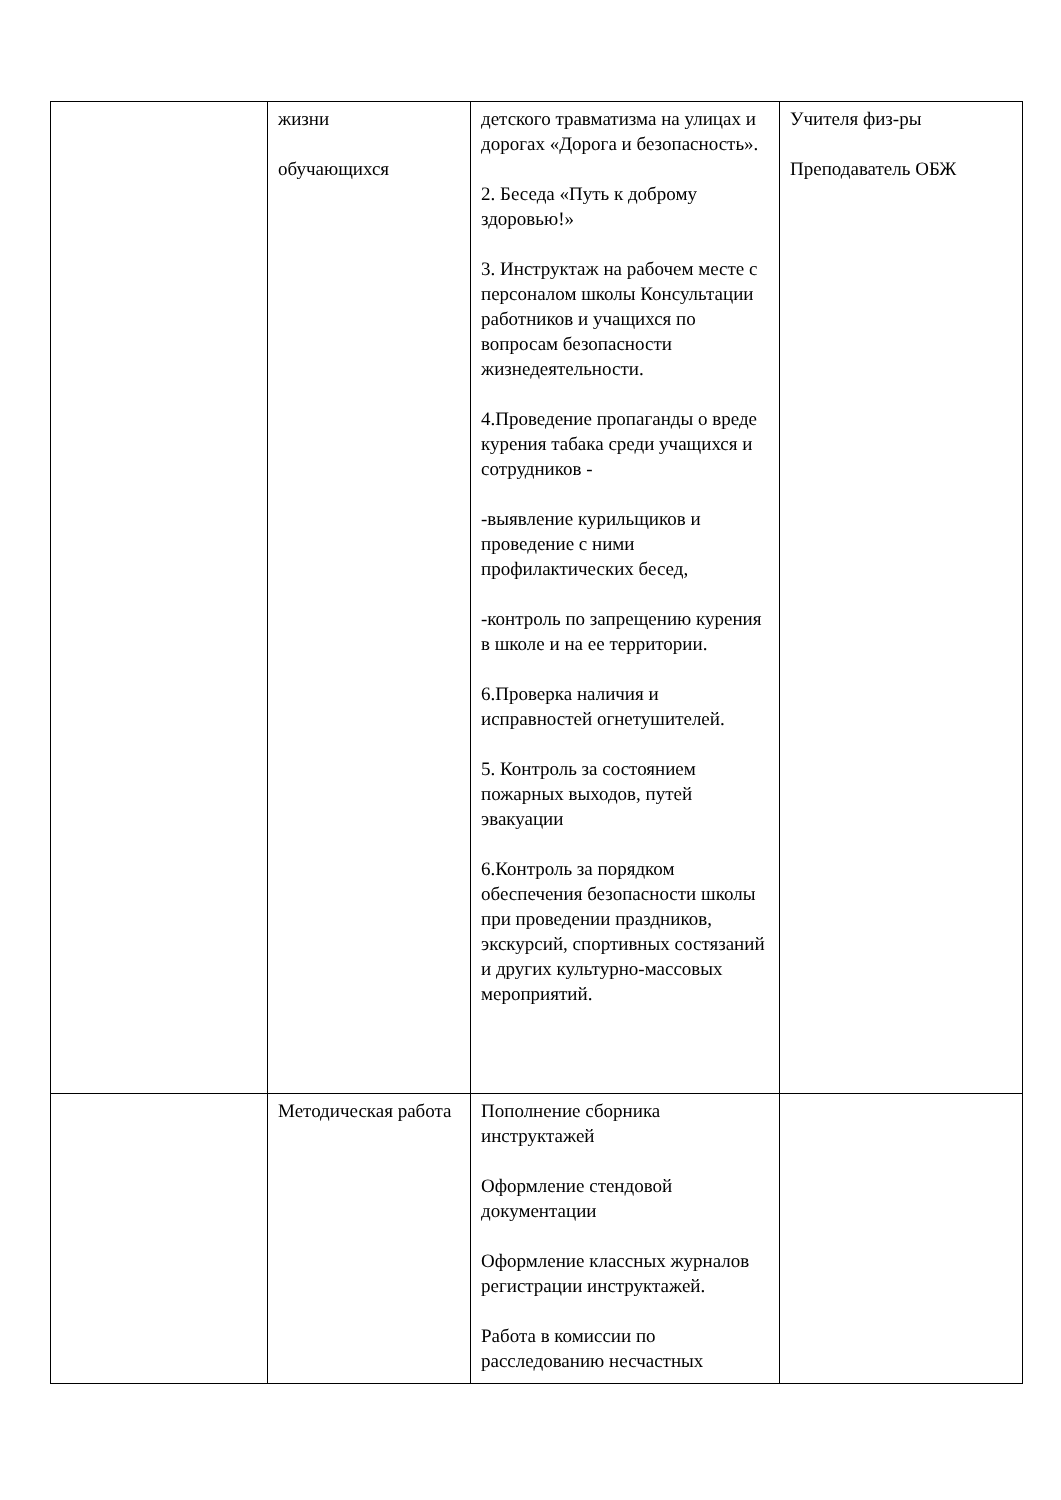| | жизни обучающихся | детского травматизма на улицах и дорогах «Дорога и безопасность». 2. Беседа «Путь к доброму здоровью!» 3. Инструктаж на рабочем месте с персоналом школы Консультации работников и учащихся по вопросам безопасности жизнедеятельности. 4.Проведение пропаганды о вреде курения табака среди учащихся и сотрудников - -выявление курильщиков и проведение с ними профилактических бесед, -контроль по запрещению курения в школе и на ее территории. 6.Проверка наличия и исправностей огнетушителей. 5. Контроль за состоянием пожарных выходов, путей эвакуации 6.Контроль за порядком обеспечения безопасности школы при проведении праздников, экскурсий, спортивных состязаний и других культурно-массовых мероприятий. | Учителя физ-ры Преподаватель ОБЖ |
| | Методическая работа | Пополнение сборника инструктажей Оформление стендовой документации Оформление классных журналов регистрации инструктажей. Работа в комиссии по расследованию несчастных | |